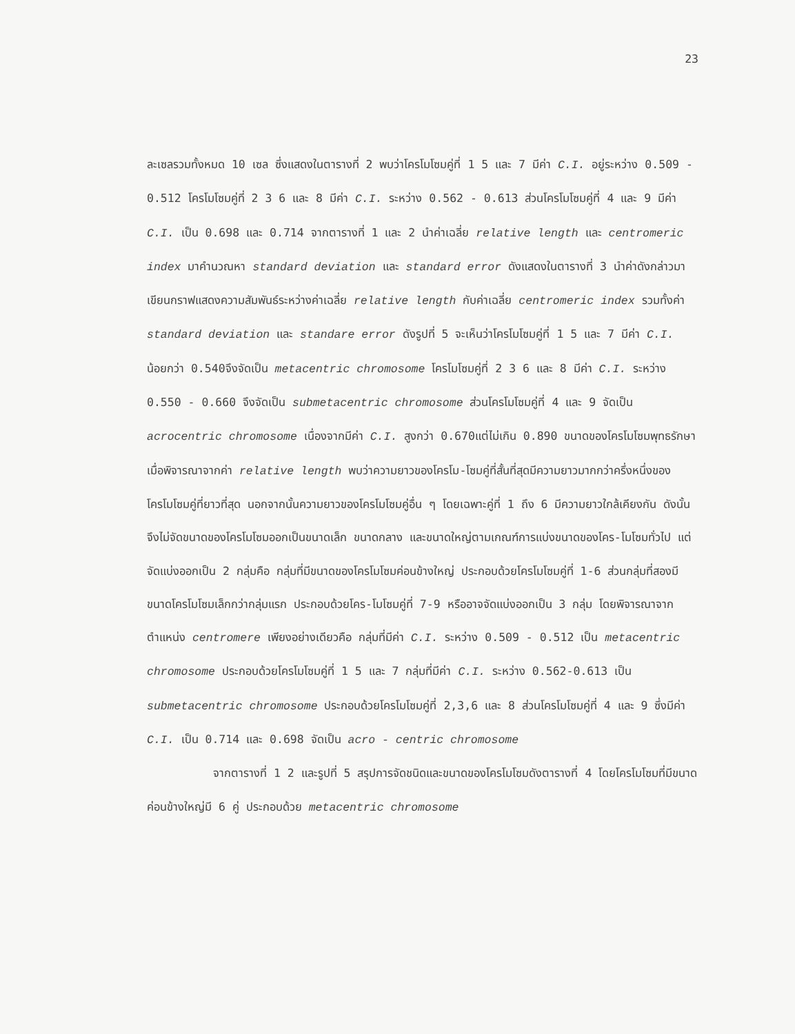23
ละเซลรวมทั้งหมด 10 เซล ซึ่งแสดงในตารางที่ 2 พบว่าโครโมโซมคู่ที่ 1 5 และ 7 มีค่า C.I. อยู่ระหว่าง 0.509 - 0.512 โครโมโซมคู่ที่ 2 3 6 และ 8 มีค่า C.I. ระหว่าง 0.562 - 0.613 ส่วนโครโมโซมคู่ที่ 4 และ 9 มีค่า C.I. เป็น 0.698 และ 0.714 จากตารางที่ 1 และ 2 นำค่าเฉลี่ย relative length และ centromeric index มาคำนวณหา standard deviation และ standard error ดังแสดงในตารางที่ 3 นำค่าดังกล่าวมาเขียนกราฟแสดงความสัมพันธ์ระหว่างค่าเฉลี่ย relative length กับค่าเฉลี่ย centromeric index รวมทั้งค่า standard deviation และ standare error ดังรูปที่ 5 จะเห็นว่าโครโมโซมคู่ที่ 1 5 และ 7 มีค่า C.I. น้อยกว่า 0.540จึงจัดเป็น metacentric chromosome โครโมโซมคู่ที่ 2 3 6 และ 8 มีค่า C.I. ระหว่าง 0.550 - 0.660 จึงจัดเป็น submetacentric chromosome ส่วนโครโมโซมคู่ที่ 4 และ 9 จัดเป็น acrocentric chromosome เนื่องจากมีค่า C.I. สูงกว่า 0.670แต่ไม่เกิน 0.890 ขนาดของโครโมโซมพุทธรักษา เมื่อพิจารณาจากค่า relative length พบว่าความยาวของโครโม-โซมคู่ที่สั้นที่สุดมีความยาวมากกว่าครึ่งหนึ่งของโครโมโซมคู่ที่ยาวที่สุด นอกจากนั้นความยาวของโครโมโซมคู่อื่น ๆ โดยเฉพาะคู่ที่ 1 ถึง 6 มีความยาวใกล้เคียงกัน ดังนั้นจึงไม่จัดขนาดของโครโมโซมออกเป็นขนาดเล็ก ขนาดกลาง และขนาดใหญ่ตามเกณฑ์การแบ่งขนาดของโคร-โมโซมทั่วไป แต่จัดแบ่งออกเป็น 2 กลุ่มคือ กลุ่มที่มีขนาดของโครโมโซมค่อนข้างใหญ่ ประกอบด้วยโครโมโซมคู่ที่ 1-6 ส่วนกลุ่มที่สองมีขนาดโครโมโซมเล็กกว่ากลุ่มแรก ประกอบด้วยโคร-โมโซมคู่ที่ 7-9 หรืออาจจัดแบ่งออกเป็น 3 กลุ่ม โดยพิจารณาจากตำแหน่ง centromere เพียงอย่างเดียวคือ กลุ่มที่มีค่า C.I. ระหว่าง 0.509 - 0.512 เป็น metacentric chromosome ประกอบด้วยโครโมโซมคู่ที่ 1 5 และ 7 กลุ่มที่มีค่า C.I. ระหว่าง 0.562-0.613 เป็น submetacentric chromosome ประกอบด้วยโครโมโซมคู่ที่ 2,3,6 และ 8 ส่วนโครโมโซมคู่ที่ 4 และ 9 ซึ่งมีค่า C.I. เป็น 0.714 และ 0.698 จัดเป็น acro - centric chromosome
จากตารางที่ 1 2 และรูปที่ 5 สรุปการจัดชนิดและขนาดของโครโมโซมดังตารางที่ 4 โดยโครโมโซมที่มีขนาดค่อนข้างใหญ่มี 6 คู่ ประกอบด้วย metacentric chromosome